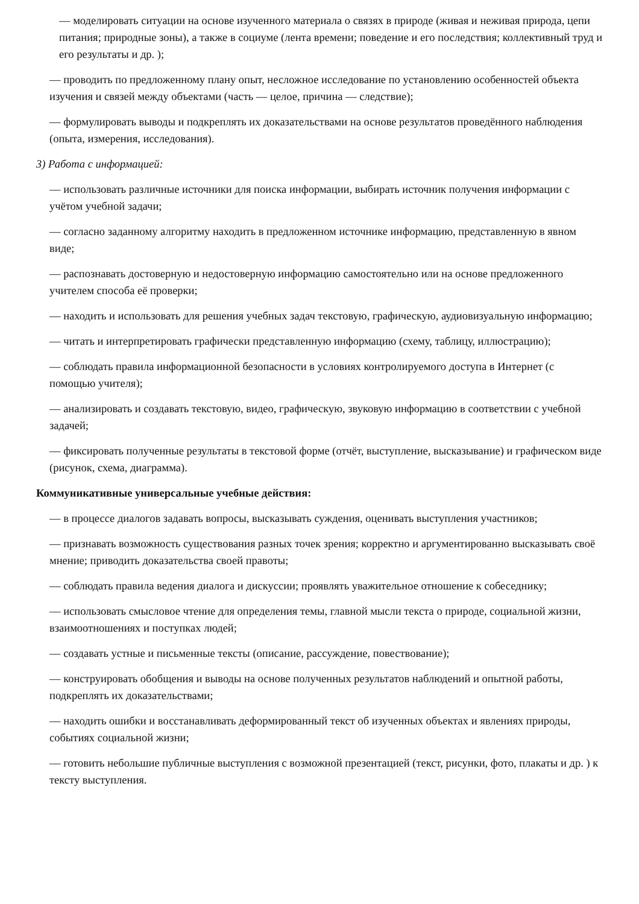— моделировать ситуации на основе изученного материала о связях в природе (живая и неживая природа, цепи питания; природные зоны), а также в социуме (лента времени; поведение и его последствия; коллективный труд и его результаты и др. );
— проводить по предложенному плану опыт, несложное исследование по установлению особенностей объекта изучения и связей между объектами (часть — целое, причина — следствие);
— формулировать выводы и подкреплять их доказательствами на основе результатов проведённого наблюдения (опыта, измерения, исследования).
3) Работа с информацией:
— использовать различные источники для поиска информации, выбирать источник получения информации с учётом учебной задачи;
— согласно заданному алгоритму находить в предложенном источнике информацию, представленную в явном виде;
— распознавать достоверную и недостоверную информацию самостоятельно или на основе предложенного учителем способа её проверки;
— находить и использовать для решения учебных задач текстовую, графическую, аудиовизуальную информацию;
— читать и интерпретировать графически представленную информацию (схему, таблицу, иллюстрацию);
— соблюдать правила информационной безопасности в условиях контролируемого доступа в Интернет (с помощью учителя);
— анализировать и создавать текстовую, видео, графическую, звуковую информацию в соответствии с учебной задачей;
— фиксировать полученные результаты в текстовой форме (отчёт, выступление, высказывание) и графическом виде (рисунок, схема, диаграмма).
Коммуникативные универсальные учебные действия:
— в процессе диалогов задавать вопросы, высказывать суждения, оценивать выступления участников;
— признавать возможность существования разных точек зрения; корректно и аргументированно высказывать своё мнение; приводить доказательства своей правоты;
— соблюдать правила ведения диалога и дискуссии; проявлять уважительное отношение к собеседнику;
— использовать смысловое чтение для определения темы, главной мысли текста о природе, социальной жизни, взаимоотношениях и поступках людей;
— создавать устные и письменные тексты (описание, рассуждение, повествование);
— конструировать обобщения и выводы на основе полученных результатов наблюдений и опытной работы, подкреплять их доказательствами;
— находить ошибки и восстанавливать деформированный текст об изученных объектах и явлениях природы, событиях социальной жизни;
— готовить небольшие публичные выступления с возможной презентацией (текст, рисунки, фото, плакаты и др. ) к тексту выступления.